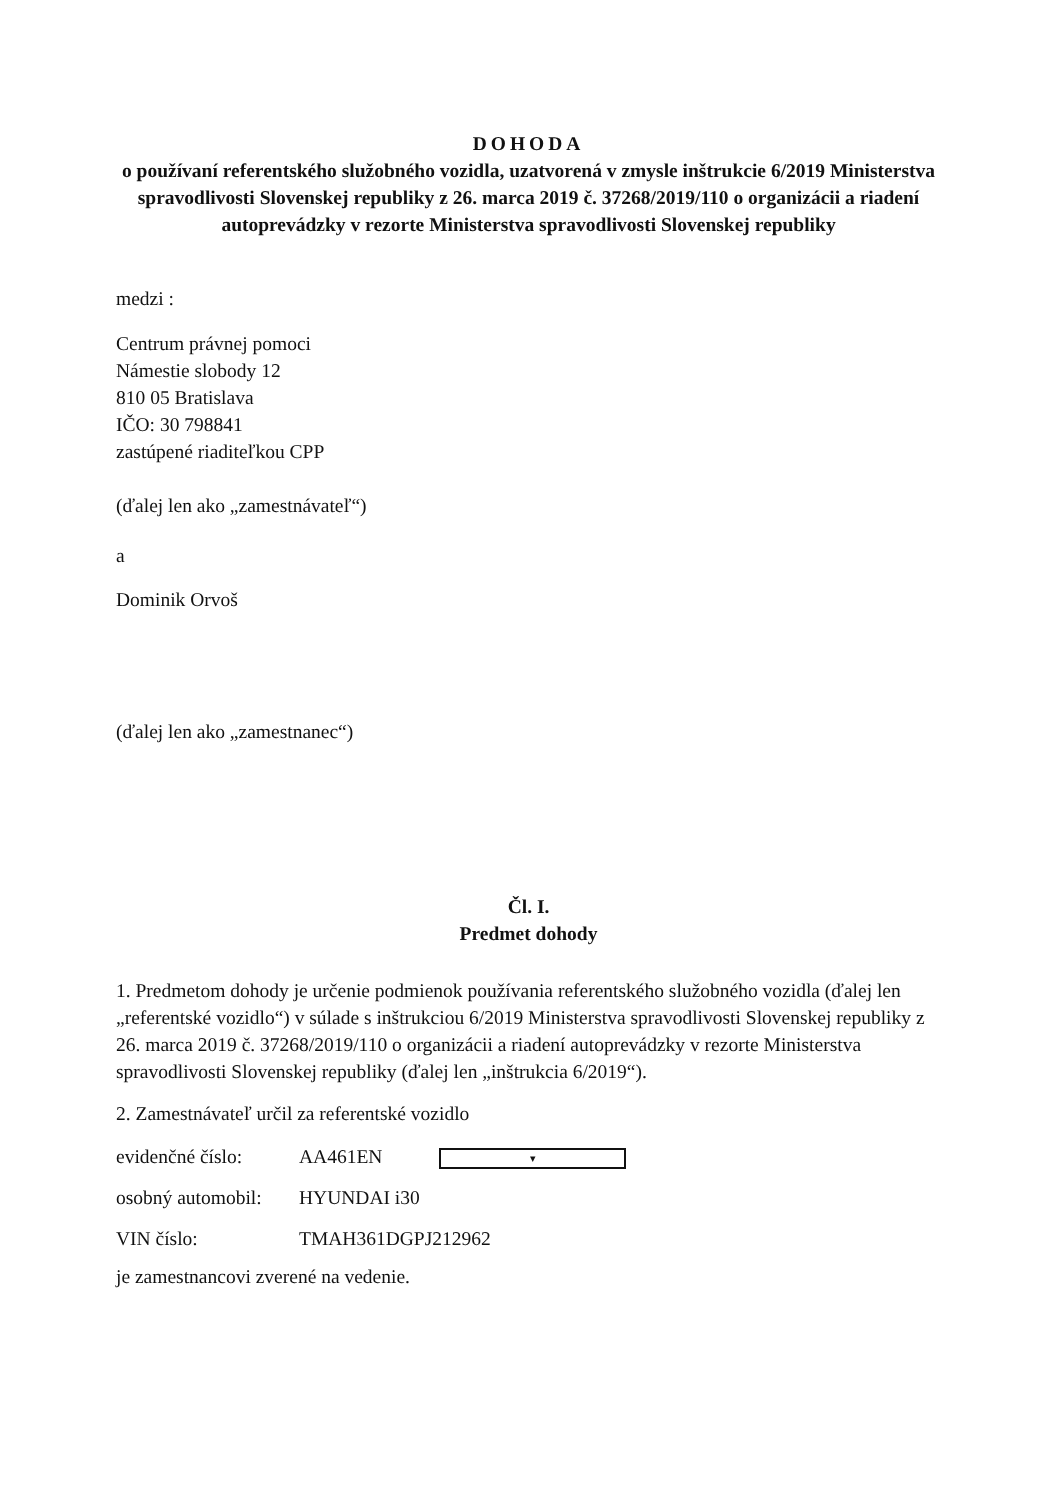DOHODA
o používaní referentského služobného vozidla, uzatvorená v zmysle inštrukcie 6/2019 Ministerstva spravodlivosti Slovenskej republiky z 26. marca 2019 č. 37268/2019/110 o organizácii a riadení autoprevádzky v rezorte Ministerstva spravodlivosti Slovenskej republiky
medzi :
Centrum právnej pomoci
Námestie slobody 12
810 05 Bratislava
IČO: 30 798841
zastúpené riaditeľkou CPP
(ďalej len ako „zamestnávateľ“)
a
Dominik Orvoš
(ďalej len ako „zamestnanec“)
Čl. I.
Predmet dohody
1. Predmetom dohody je určenie podmienok používania referentského služobného vozidla (ďalej len „referentské vozidlo“) v súlade s inštrukciou 6/2019 Ministerstva spravodlivosti Slovenskej republiky z 26. marca 2019 č. 37268/2019/110 o organizácii a riadení autoprevádzky v rezorte Ministerstva spravodlivosti Slovenskej republiky (ďalej len „inštrukcia 6/2019“).
2. Zamestnávateľ určil za referentské vozidlo
evidenčné číslo: AA461EN ▾
osobný automobil: HYUNDAI i30
VIN číslo: TMAH361DGPJ212962
je zamestnancovi zverené na vedenie.